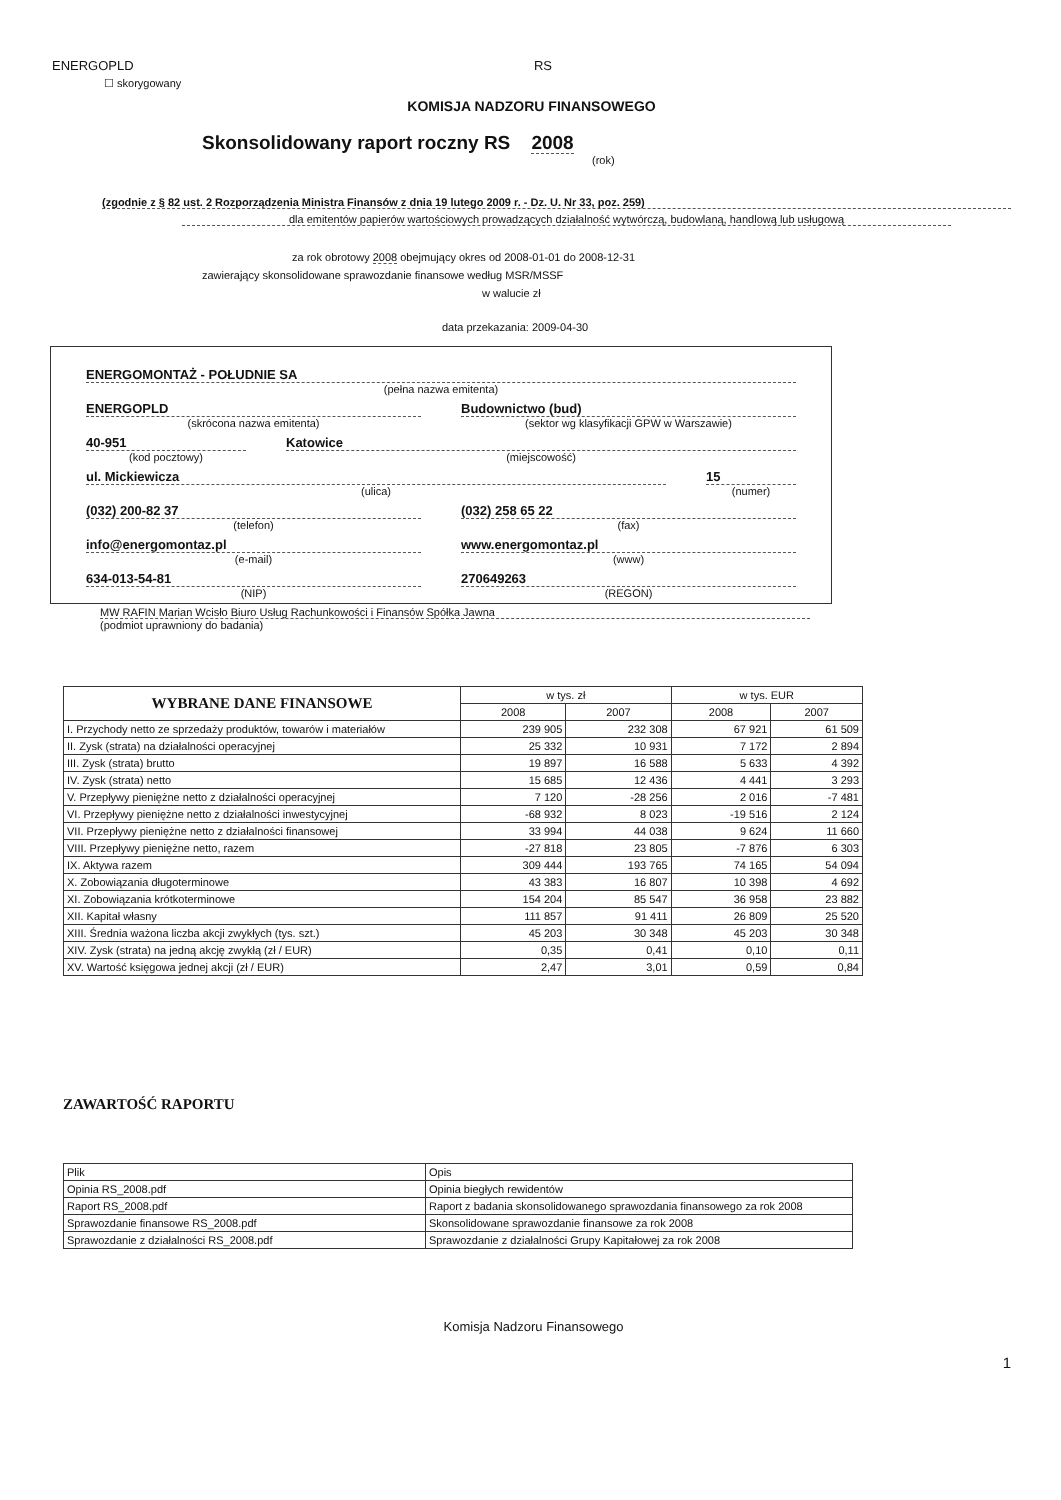ENERGOPLD RS
☐ skorygowany
KOMISJA NADZORU FINANSOWEGO
Skonsolidowany raport roczny RS 2008
(rok)
(zgodnie z § 82 ust. 2 Rozporządzenia Ministra Finansów z dnia 19 lutego 2009 r. - Dz. U. Nr 33, poz. 259)
dla emitentów papierów wartościowych prowadzących działalność wytwórczą, budowlaną, handlową lub usługową
za rok obrotowy 2008 obejmujący okres od 2008-01-01 do 2008-12-31
zawierający skonsolidowane sprawozdanie finansowe według MSR/MSSF
w walucie zł
data przekazania: 2009-04-30
ENERGOMONTAŻ - POŁUDNIE SA
(pełna nazwa emitenta)
ENERGOPLD
(skrócona nazwa emitenta)
Budownictwo (bud)
(sektor wg klasyfikacji GPW w Warszawie)
40-951
(kod pocztowy)
Katowice
(miejscowość)
ul. Mickiewicza
(ulica)
15
(numer)
(032) 200-82 37
(telefon)
(032) 258 65 22
(fax)
info@energomontaz.pl
(e-mail)
www.energomontaz.pl
(www)
634-013-54-81
(NIP)
270649263
(REGON)
MW RAFIN Marian Wcisło Biuro Usług Rachunkowości i Finansów Spółka Jawna
(podmiot uprawniony do badania)
| WYBRANE DANE FINANSOWE | w tys. zł | | w tys. EUR | |
| --- | --- | --- | --- | --- |
| | 2008 | 2007 | 2008 | 2007 |
| I. Przychody netto ze sprzedaży produktów, towarów i materiałów | 239 905 | 232 308 | 67 921 | 61 509 |
| II. Zysk (strata) na działalności operacyjnej | 25 332 | 10 931 | 7 172 | 2 894 |
| III. Zysk (strata) brutto | 19 897 | 16 588 | 5 633 | 4 392 |
| IV. Zysk (strata) netto | 15 685 | 12 436 | 4 441 | 3 293 |
| V. Przepływy pieniężne netto z działalności operacyjnej | 7 120 | -28 256 | 2 016 | -7 481 |
| VI. Przepływy pieniężne netto z działalności inwestycyjnej | -68 932 | 8 023 | -19 516 | 2 124 |
| VII. Przepływy pieniężne netto z działalności finansowej | 33 994 | 44 038 | 9 624 | 11 660 |
| VIII. Przepływy pieniężne netto, razem | -27 818 | 23 805 | -7 876 | 6 303 |
| IX. Aktywa razem | 309 444 | 193 765 | 74 165 | 54 094 |
| X. Zobowiązania długoterminowe | 43 383 | 16 807 | 10 398 | 4 692 |
| XI. Zobowiązania krótkoterminowe | 154 204 | 85 547 | 36 958 | 23 882 |
| XII. Kapitał własny | 111 857 | 91 411 | 26 809 | 25 520 |
| XIII. Średnia ważona liczba akcji zwykłych (tys. szt.) | 45 203 | 30 348 | 45 203 | 30 348 |
| XIV. Zysk (strata) na jedną akcję zwykłą (zł / EUR) | 0,35 | 0,41 | 0,10 | 0,11 |
| XV. Wartość księgowa jednej akcji (zł / EUR) | 2,47 | 3,01 | 0,59 | 0,84 |
ZAWARTOŚĆ RAPORTU
| Plik | Opis |
| Opinia RS_2008.pdf | Opinia biegłych rewidentów |
| Raport RS_2008.pdf | Raport z badania skonsolidowanego sprawozdania finansowego za rok 2008 |
| Sprawozdanie finansowe RS_2008.pdf | Skonsolidowane sprawozdanie finansowe za rok 2008 |
| Sprawozdanie z działalności RS_2008.pdf | Sprawozdanie z działalności Grupy Kapitałowej za rok 2008 |
Komisja Nadzoru Finansowego
1